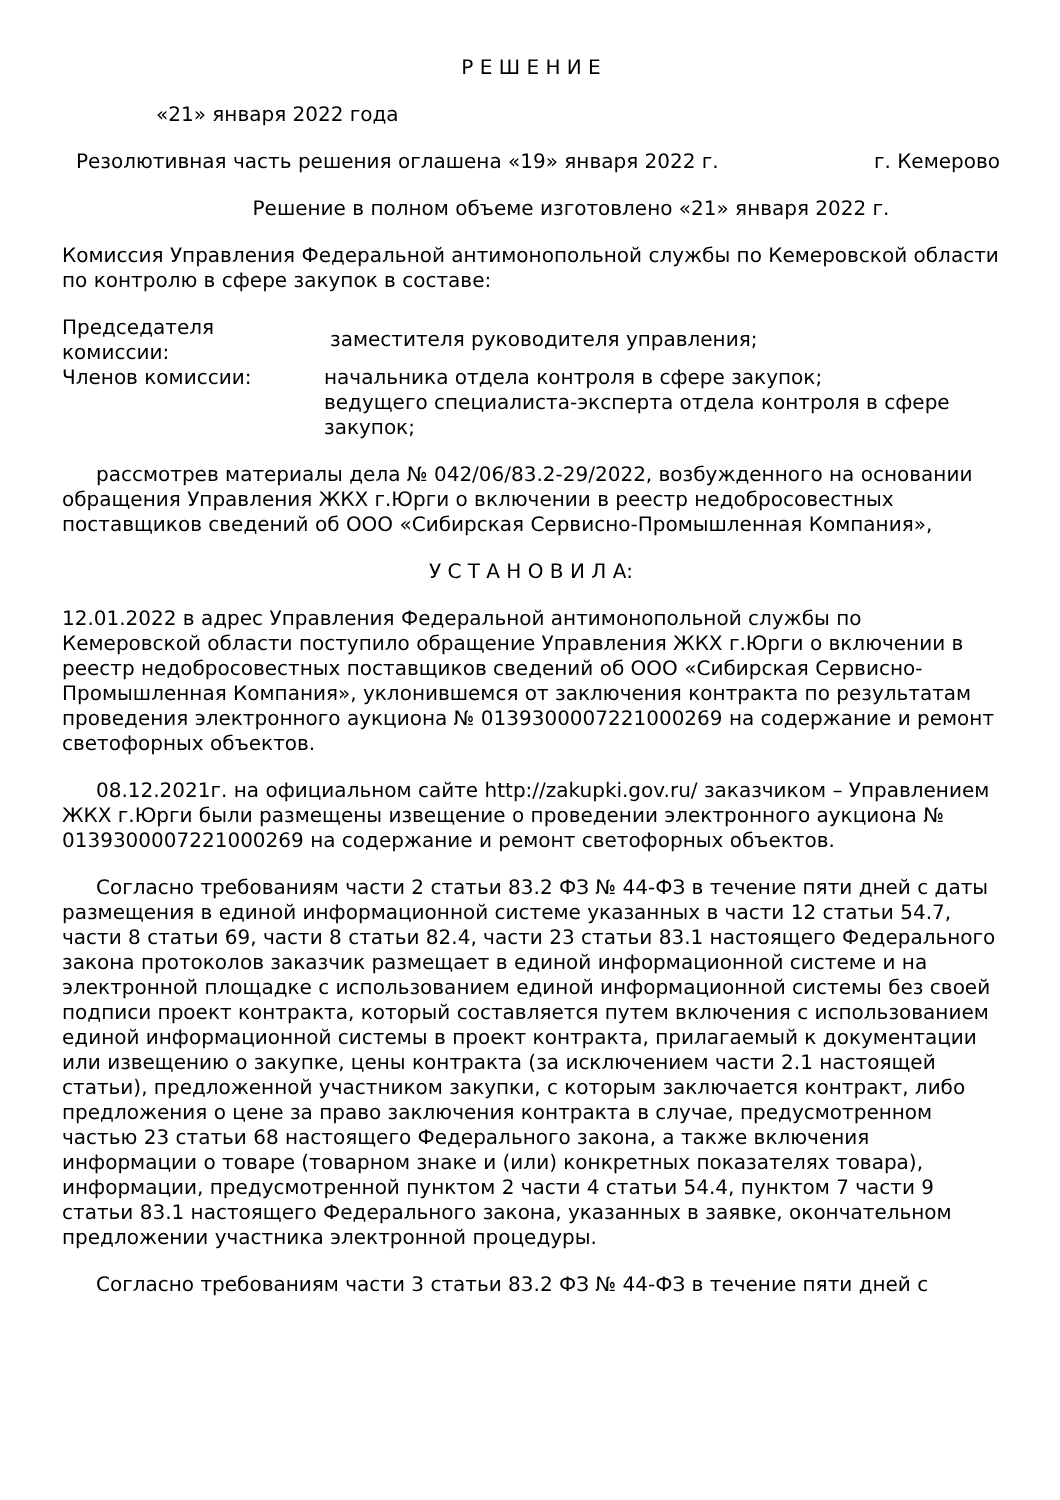Р Е Ш Е Н И Е
«21» января 2022 года
Резолютивная часть решения оглашена «19» января 2022 г. г. Кемерово
Решение в полном объеме изготовлено «21» января 2022 г.
Комиссия Управления Федеральной антимонопольной службы по Кемеровской области по контролю в сфере закупок в составе:
Председателя комиссии:
заместителя руководителя управления;
Членов комиссии: начальника отдела контроля в сфере закупок;
ведущего специалиста-эксперта отдела контроля в сфере закупок;
рассмотрев материалы дела № 042/06/83.2-29/2022, возбужденного на основании обращения Управления ЖКХ г.Юрги о включении в реестр недобросовестных поставщиков сведений об ООО «Сибирская Сервисно-Промышленная Компания»,
У С Т А Н О В И Л А:
12.01.2022 в адрес Управления Федеральной антимонопольной службы по Кемеровской области поступило обращение Управления ЖКХ г.Юрги о включении в реестр недобросовестных поставщиков сведений об ООО «Сибирская Сервисно-Промышленная Компания», уклонившемся от заключения контракта по результатам проведения электронного аукциона № 0139300007221000269 на содержание и ремонт светофорных объектов.
08.12.2021г. на официальном сайте http://zakupki.gov.ru/ заказчиком – Управлением ЖКХ г.Юрги были размещены извещение о проведении электронного аукциона № 0139300007221000269 на содержание и ремонт светофорных объектов.
Согласно требованиям части 2 статьи 83.2 ФЗ № 44-ФЗ в течение пяти дней с даты размещения в единой информационной системе указанных в части 12 статьи 54.7, части 8 статьи 69, части 8 статьи 82.4, части 23 статьи 83.1 настоящего Федерального закона протоколов заказчик размещает в единой информационной системе и на электронной площадке с использованием единой информационной системы без своей подписи проект контракта, который составляется путем включения с использованием единой информационной системы в проект контракта, прилагаемый к документации или извещению о закупке, цены контракта (за исключением части 2.1 настоящей статьи), предложенной участником закупки, с которым заключается контракт, либо предложения о цене за право заключения контракта в случае, предусмотренном частью 23 статьи 68 настоящего Федерального закона, а также включения информации о товаре (товарном знаке и (или) конкретных показателях товара), информации, предусмотренной пунктом 2 части 4 статьи 54.4, пунктом 7 части 9 статьи 83.1 настоящего Федерального закона, указанных в заявке, окончательном предложении участника электронной процедуры.
Согласно требованиям части 3 статьи 83.2 ФЗ № 44-ФЗ в течение пяти дней с